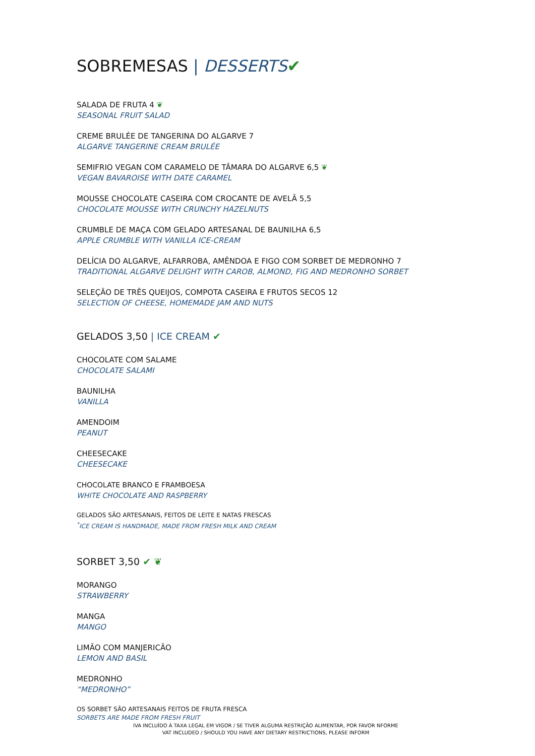SOBREMESAS | DESSERTS✔
SALADA DE FRUTA 4 ❦
SEASONAL FRUIT SALAD
CREME BRULÉE DE TANGERINA DO ALGARVE 7
ALGARVE TANGERINE CREAM BRULÉE
SEMIFRIO VEGAN COM CARAMELO DE TÂMARA DO ALGARVE 6,5 ❦
VEGAN BAVAROISE WITH DATE CARAMEL
MOUSSE CHOCOLATE CASEIRA COM CROCANTE DE AVELÃ 5,5
CHOCOLATE MOUSSE WITH CRUNCHY HAZELNUTS
CRUMBLE DE MAÇA COM GELADO ARTESANAL DE BAUNILHA 6,5
APPLE CRUMBLE WITH VANILLA ICE-CREAM
DELÍCIA DO ALGARVE, ALFARROBA, AMÊNDOA E FIGO COM SORBET DE MEDRONHO 7
TRADITIONAL ALGARVE DELIGHT WITH CAROB, ALMOND, FIG AND MEDRONHO SORBET
SELEÇÃO DE TRÊS QUEIJOS, COMPOTA CASEIRA E FRUTOS SECOS 12
SELECTION OF CHEESE, HOMEMADE JAM AND NUTS
GELADOS 3,50 | ICE CREAM ✔
CHOCOLATE COM SALAME
CHOCOLATE SALAMI
BAUNILHA
VANILLA
AMENDOIM
PEANUT
CHEESECAKE
CHEESECAKE
CHOCOLATE BRANCO E FRAMBOESA
WHITE CHOCOLATE AND RASPBERRY
GELADOS SÃO ARTESANAIS, FEITOS DE LEITE E NATAS FRESCAS
<sup>*</sup> ICE CREAM IS HANDMADE, MADE FROM FRESH MILK AND CREAM
SORBET 3,50 ✔ ❦
MORANGO
STRAWBERRY
MANGA
MANGO
LIMÃO COM MANJERICÃO
LEMON AND BASIL
MEDRONHO
“MEDRONHO”
OS SORBET SÃO ARTESANAIS FEITOS DE FRUTA FRESCA
SORBETS ARE MADE FROM FRESH FRUIT
IVA INCLUÍDO À TAXA LEGAL EM VIGOR / SE TIVER ALGUMA RESTRIÇÃO ALIMENTAR, POR FAVOR NFORME
VAT INCLUDED / SHOULD YOU HAVE ANY DIETARY RESTRICTIONS, PLEASE INFORM